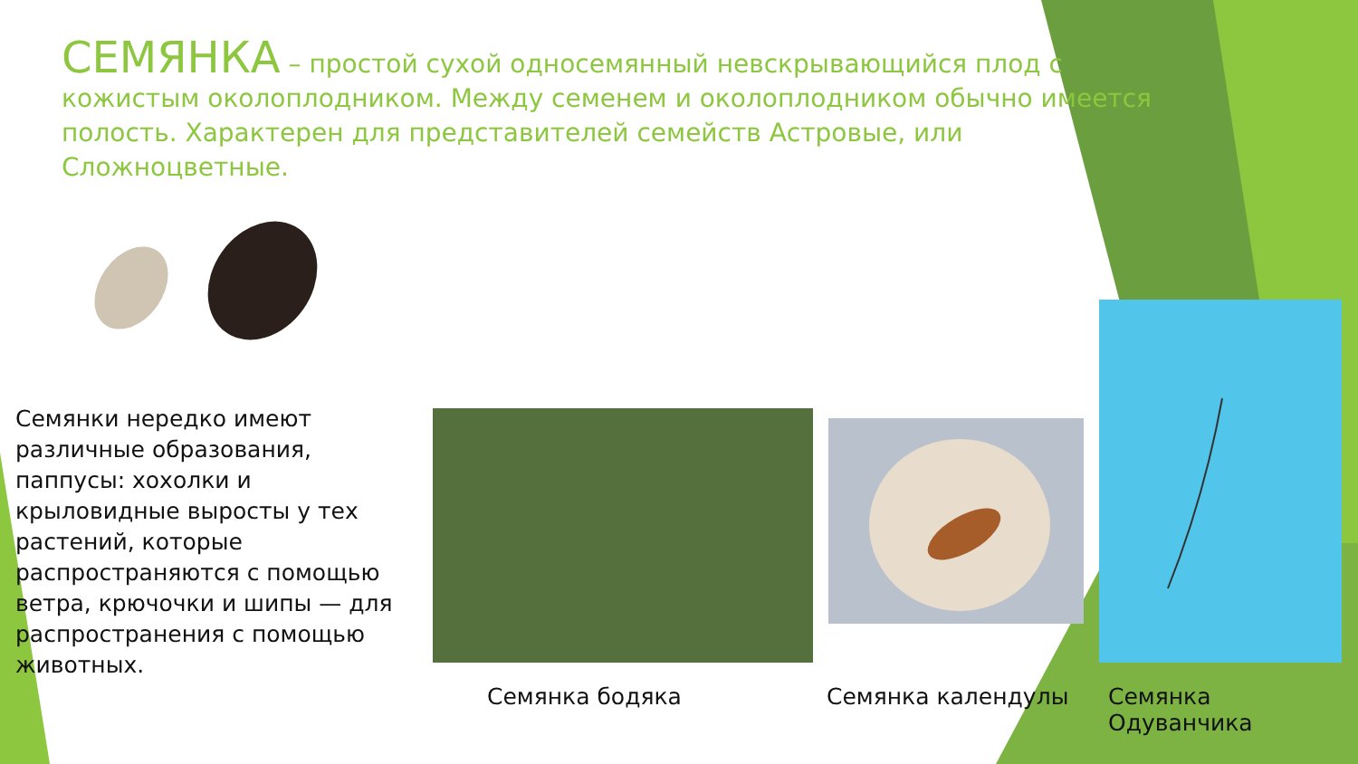СЕМЯНКА – простой сухой односемянный невскрывающийся плод с кожистым околоплодником. Между семенем и околоплодником обычно имеется полость. Характерен для представителей семейств Астровые, или Сложноцветные.
Семянки нередко имеют различные образования, паппусы: хохолки и крыловидные выросты у тех растений, которые распространяются с помощью ветра, крючочки и шипы — для распространения с помощью животных.
Семянка бодяка Семянка календулы Семянка Одуванчика